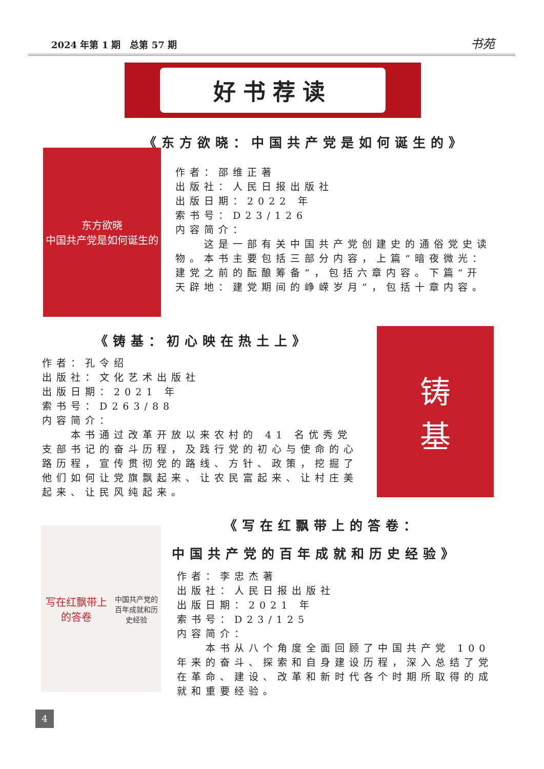2024 年第 1 期　总第 57 期 书苑
好书荐读
《东方欲晓：中国共产党是如何诞生的》
东方欲晓
中国共产党是如何诞生的
作者：邵维正著
出版社：人民日报出版社
出版日期：2022 年
索书号：D23/126
内容简介：
　　这是一部有关中国共产党创建史的通俗党史读物。本书主要包括三部分内容，上篇“暗夜微光：建党之前的酝酿筹备”，包括六章内容。下篇“开天辟地：建党期间的峥嵘岁月”，包括十章内容。
《铸基：初心映在热土上》
作者：孔令绍
出版社：文化艺术出版社
出版日期：2021 年
索书号：D263/88
内容简介：
　　本书通过改革开放以来农村的 41 名优秀党支部书记的奋斗历程，及践行党的初心与使命的心路历程，宣传贯彻党的路线、方针、政策，挖掘了他们如何让党旗飘起来、让农民富起来、让村庄美起来、让民风纯起来。
铸
基
《写在红飘带上的答卷：
中国共产党的百年成就和历史经验》
写在红飘带上的答卷
中国共产党的
百年成就和历史经验
作者：李忠杰著
出版社：人民日报出版社
出版日期：2021 年
索书号：D23/125
内容简介：
　　本书从八个角度全面回顾了中国共产党 100 年来的奋斗、探索和自身建设历程，深入总结了党在革命、建设、改革和新时代各个时期所取得的成就和重要经验。
4